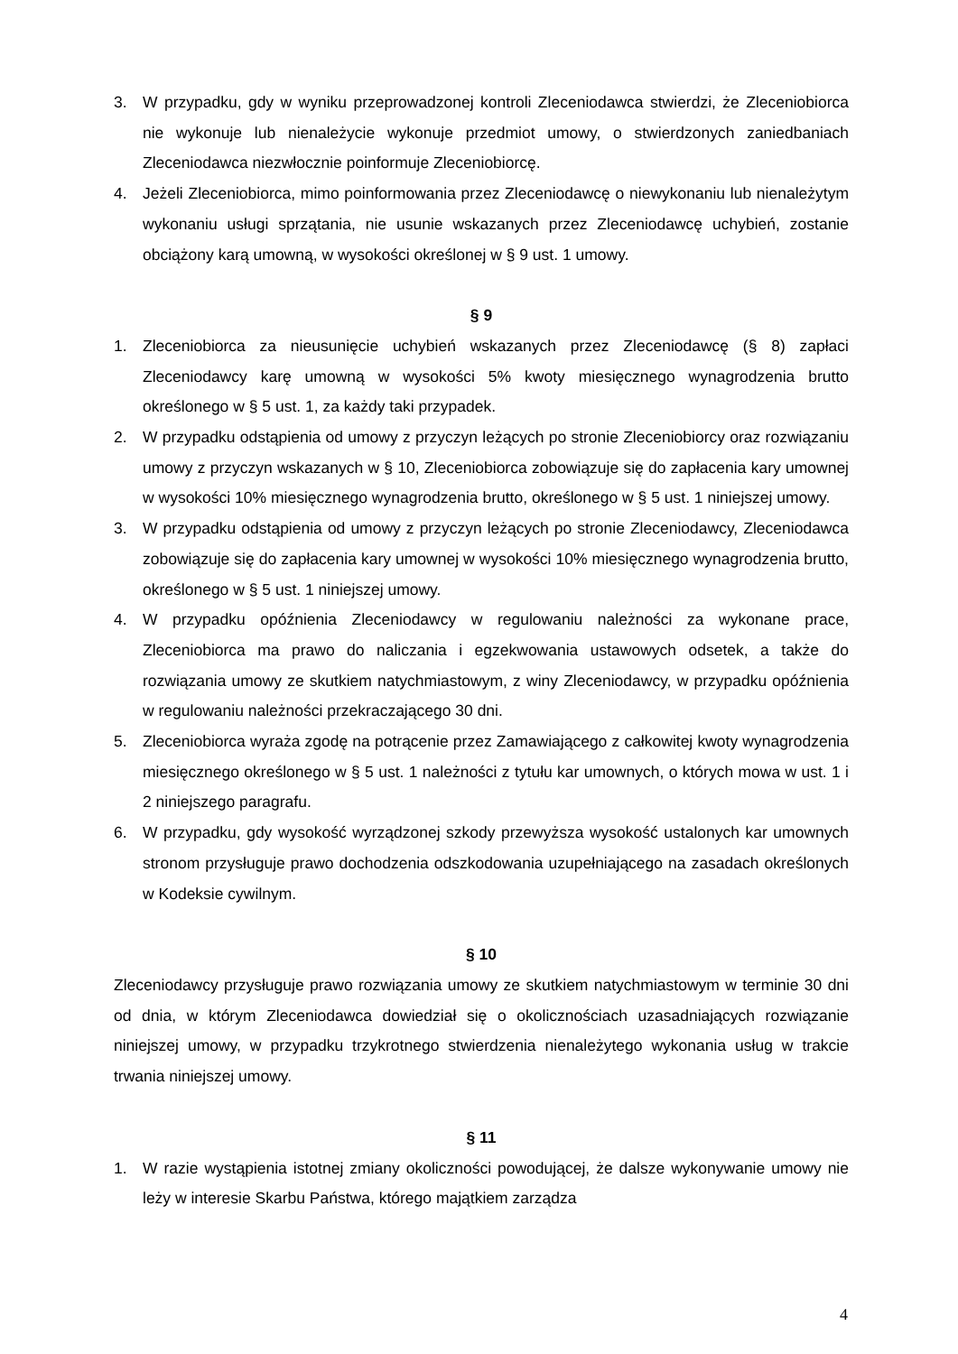3. W przypadku, gdy w wyniku przeprowadzonej kontroli Zleceniodawca stwierdzi, że Zleceniobiorca nie wykonuje lub nienależycie wykonuje przedmiot umowy, o stwierdzonych zaniedbaniach Zleceniodawca niezwłocznie poinformuje Zleceniobiorcę.
4. Jeżeli Zleceniobiorca, mimo poinformowania przez Zleceniodawcę o niewykonaniu lub nienależytym wykonaniu usługi sprzątania, nie usunie wskazanych przez Zleceniodawcę uchybień, zostanie obciążony karą umowną, w wysokości określonej w § 9 ust. 1 umowy.
§ 9
1. Zleceniobiorca za nieusunięcie uchybień wskazanych przez Zleceniodawcę (§ 8) zapłaci Zleceniodawcy karę umowną w wysokości 5% kwoty miesięcznego wynagrodzenia brutto określonego w § 5 ust. 1, za każdy taki przypadek.
2. W przypadku odstąpienia od umowy z przyczyn leżących po stronie Zleceniobiorcy oraz rozwiązaniu umowy z przyczyn wskazanych w § 10, Zleceniobiorca zobowiązuje się do zapłacenia kary umownej w wysokości 10% miesięcznego wynagrodzenia brutto, określonego w § 5 ust. 1 niniejszej umowy.
3. W przypadku odstąpienia od umowy z przyczyn leżących po stronie Zleceniodawcy, Zleceniodawca zobowiązuje się do zapłacenia kary umownej w wysokości 10% miesięcznego wynagrodzenia brutto, określonego w § 5 ust. 1 niniejszej umowy.
4. W przypadku opóźnienia Zleceniodawcy w regulowaniu należności za wykonane prace, Zleceniobiorca ma prawo do naliczania i egzekwowania ustawowych odsetek, a także do rozwiązania umowy ze skutkiem natychmiastowym, z winy Zleceniodawcy, w przypadku opóźnienia w regulowaniu należności przekraczającego 30 dni.
5. Zleceniobiorca wyraża zgodę na potrącenie przez Zamawiającego z całkowitej kwoty wynagrodzenia miesięcznego określonego w § 5 ust. 1 należności z tytułu kar umownych, o których mowa w ust. 1 i 2 niniejszego paragrafu.
6. W przypadku, gdy wysokość wyrządzonej szkody przewyższa wysokość ustalonych kar umownych stronom przysługuje prawo dochodzenia odszkodowania uzupełniającego na zasadach określonych w Kodeksie cywilnym.
§ 10
Zleceniodawcy przysługuje prawo rozwiązania umowy ze skutkiem natychmiastowym w terminie 30 dni od dnia, w którym Zleceniodawca dowiedział się o okolicznościach uzasadniających rozwiązanie niniejszej umowy, w przypadku trzykrotnego stwierdzenia nienależytego wykonania usług w trakcie trwania niniejszej umowy.
§ 11
1. W razie wystąpienia istotnej zmiany okoliczności powodującej, że dalsze wykonywanie umowy nie leży w interesie Skarbu Państwa, którego majątkiem zarządza
4